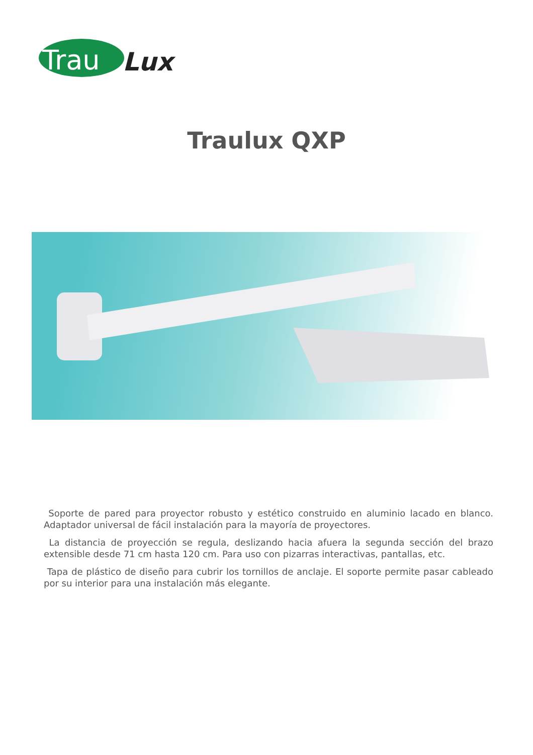Trau
Lux
Traulux QXP
Soporte de pared para proyector robusto y estético construido en aluminio lacado en blanco. Adaptador universal de fácil instalación para la mayoría de proyectores.
La distancia de proyección se regula, deslizando hacia afuera la segunda sección del brazo extensible desde 71 cm hasta 120 cm. Para uso con pizarras interactivas, pantallas, etc.
Tapa de plástico de diseño para cubrir los tornillos de anclaje. El soporte permite pasar cableado por su interior para una instalación más elegante.